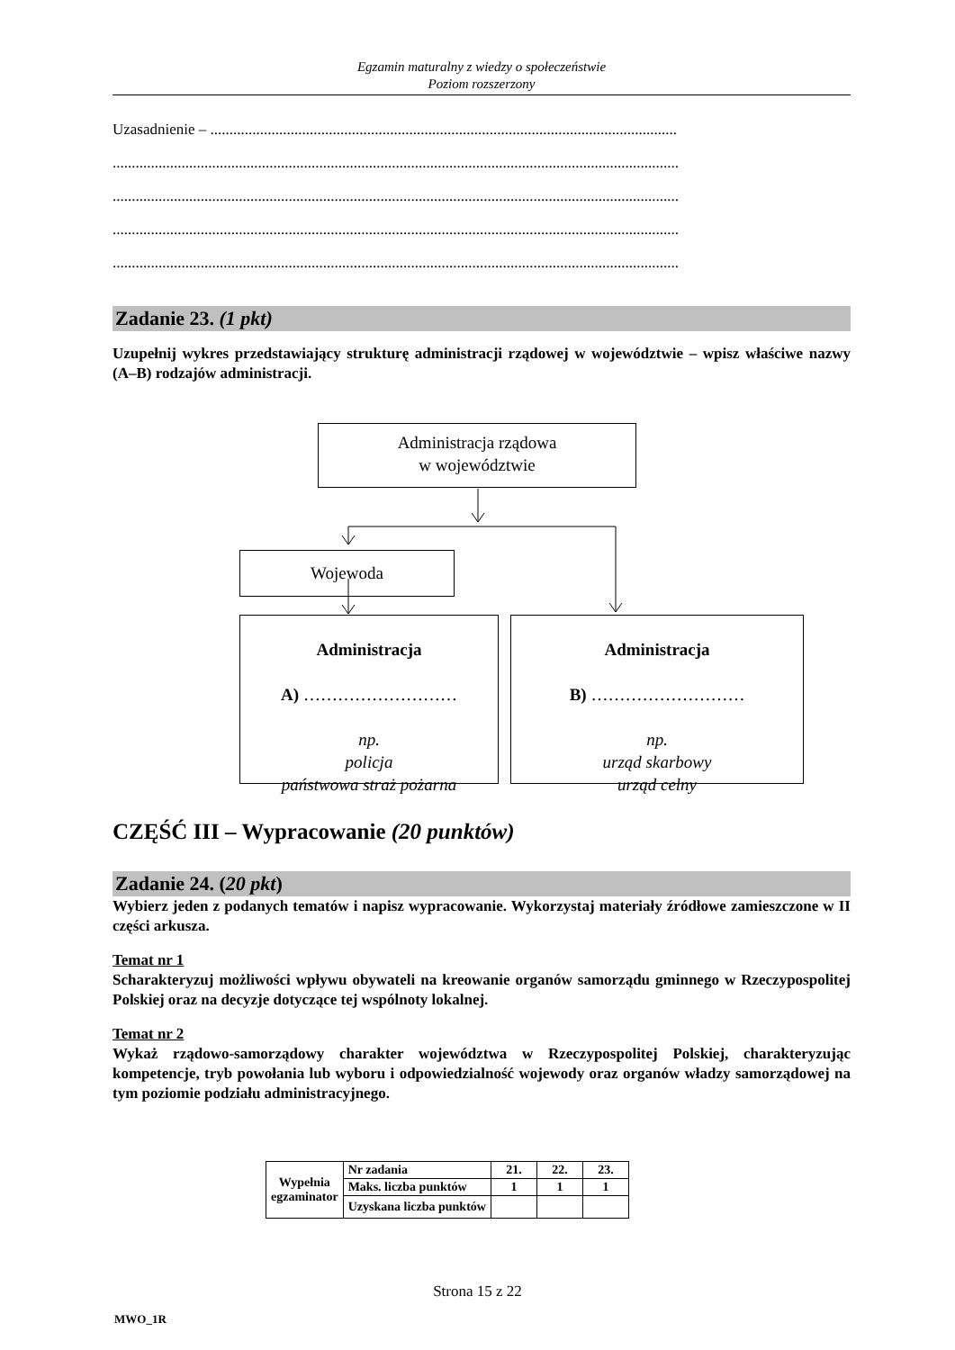Egzamin maturalny z wiedzy o społeczeństwie
Poziom rozszerzony
Uzasadnienie – ..........................................................................................................................
....................................................................................................................................................
....................................................................................................................................................
....................................................................................................................................................
....................................................................................................................................................
Zadanie 23. (1 pkt)
Uzupełnij wykres przedstawiający strukturę administracji rządowej w województwie – wpisz właściwe nazwy (A–B) rodzajów administracji.
Administracja rządowa
w województwie
Wojewoda
Administracja
A) ………………………
np.
policja
państwowa straż pożarna
Administracja
B) ………………………
np.
urząd skarbowy
urząd celny
CZĘŚĆ III – Wypracowanie (20 punktów)
Zadanie 24. (20 pkt)
Wybierz jeden z podanych tematów i napisz wypracowanie. Wykorzystaj materiały źródłowe zamieszczone w II części arkusza.
Temat nr 1
Scharakteryzuj możliwości wpływu obywateli na kreowanie organów samorządu gminnego w Rzeczypospolitej Polskiej oraz na decyzje dotyczące tej wspólnoty lokalnej.
Temat nr 2
Wykaż rządowo-samorządowy charakter województwa w Rzeczypospolitej Polskiej, charakteryzując kompetencje, tryb powołania lub wyboru i odpowiedzialność wojewody oraz organów władzy samorządowej na tym poziomie podziału administracyjnego.
| Wypełnia egzaminator | Nr zadania | 21. | 22. | 23. |
| | Maks. liczba punktów | 1 | 1 | 1 |
| | Uzyskana liczba punktów | | | |
Strona 15 z 22
MWO_1R